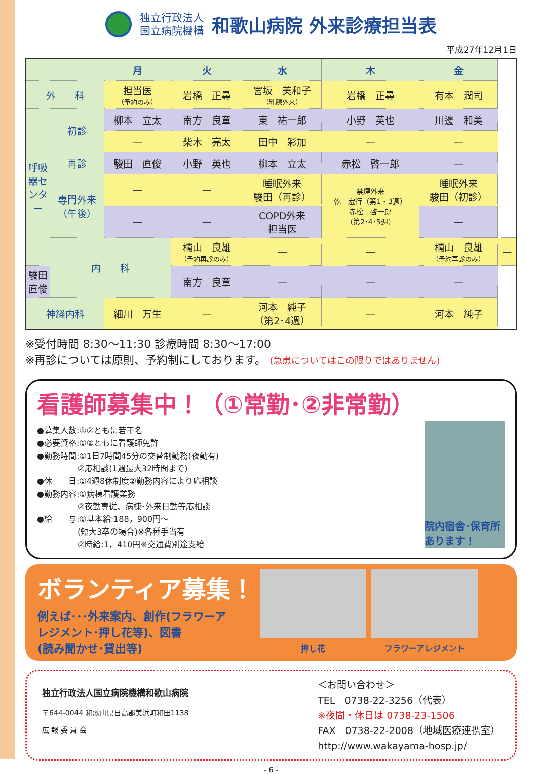独立行政法人
国立病院機構
和歌山病院 外来診療担当表
平成27年12月1日
| | | 月 | 火 | 水 | 木 | 金 | |
| --- | --- | --- | --- | --- | --- | --- | --- |
| 外 科 | | 担当医 （予約のみ） | 岩橋 正尋 | 宮坂 美和子 （乳腺外来） | 岩橋 正尋 | 有本 潤司 | |
| 呼吸器センター | 初診 | 柳本 立太 | 南方 良章 | 東 祐一郎 | 小野 英也 | 川邊 和美 | |
| | | — | 柴木 亮太 | 田中 彩加 | — | — | |
| | 再診 | 駿田 直俊 | 小野 英也 | 柳本 立太 | 赤松 啓一郎 | — | |
| | 専門外来 （午後） | — | — | 睡眠外来 駿田（再診） | 禁煙外来 乾 宏行（第1・3週） 赤松 啓一郎 （第2･4･5週） | 睡眠外来 駿田（初診） | |
| | | — | — | COPD外来 担当医 | | — | |
| | 内 科 | | 楠山 良雄 （予約再診のみ） | — | — | 楠山 良雄 （予約再診のみ） | — |
| 駿田 直俊 | | | 南方 良章 | — | — | — | |
| 神経内科 | | 細川 万生 | — | 河本 純子 （第2･4週） | — | 河本 純子 | |
※受付時間 8:30～11:30 診療時間 8:30～17:00
※再診については原則、予約制にしております。 (急患についてはこの限りではありません)
看護師募集中！（①常勤･②非常勤）
●募集人数:①②ともに若干名
●必要資格:①②ともに看護師免許
●勤務時間:①1日7時間45分の交替制勤務(夜勤有)
　　　　　②応相談(1週最大32時間まで)
●休　　日:①4週8休制度②勤務内容により応相談
●勤務内容:①病棟看護業務
　　　　　②夜勤専従、病棟･外来日勤等応相談
●給　　与:①基本給:188，900円～
　　　　　(短大3卒の場合)※各種手当有
　　　　　②時給:1，410円※交通費別途支給
院内宿舎･保育所あります！
ボランティア募集！
例えば･･･外来案内、創作(フラワーア
レジメント･押し花等)、図書
(読み聞かせ･貸出等)
押し花 フラワーアレジメント
独立行政法人国立病院機構和歌山病院
〒644-0044 和歌山県日高郡美浜町和田1138
広 報 委 員 会
＜お問い合わせ＞
TEL　0738-22-3256（代表）
※夜間・休日は 0738-23-1506
FAX　0738-22-2008（地域医療連携室）
http://www.wakayama-hosp.jp/
- 6 -